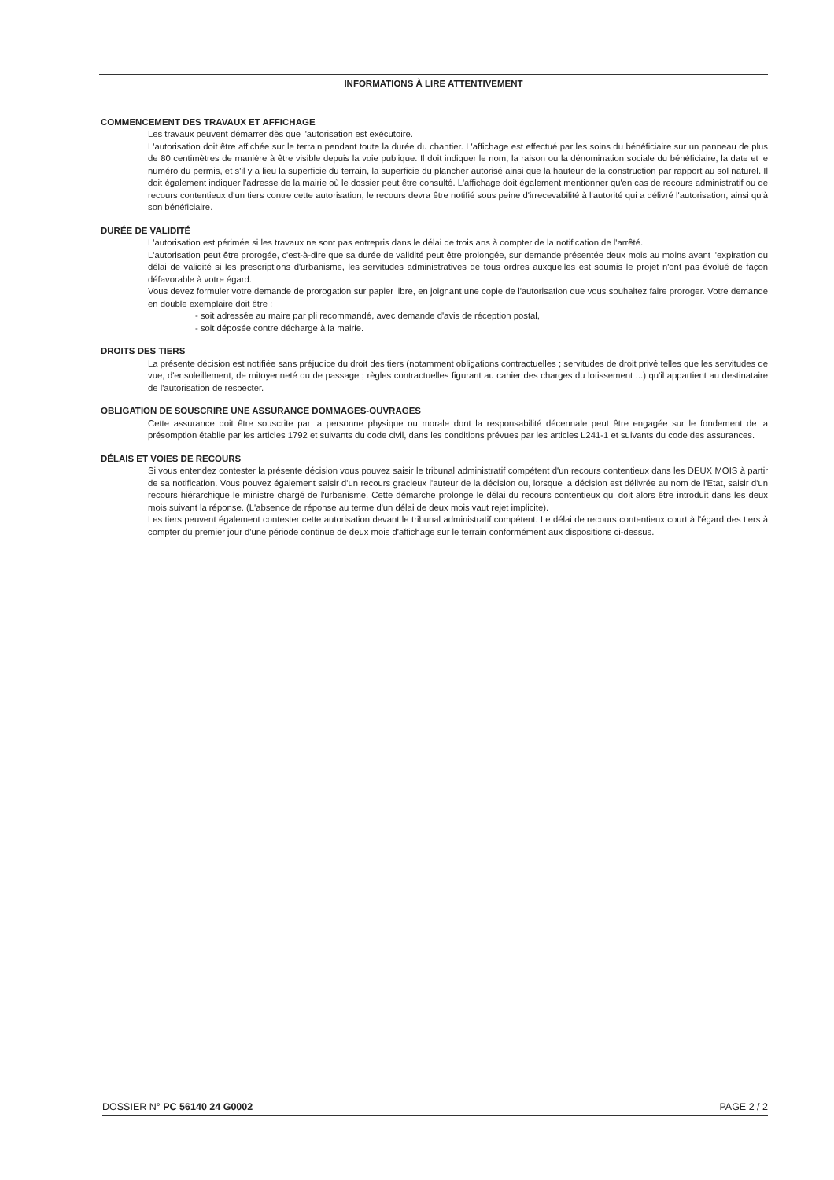INFORMATIONS À LIRE ATTENTIVEMENT
COMMENCEMENT DES TRAVAUX ET AFFICHAGE
Les travaux peuvent démarrer dès que l'autorisation est exécutoire.
L'autorisation doit être affichée sur le terrain pendant toute la durée du chantier. L'affichage est effectué par les soins du bénéficiaire sur un panneau de plus de 80 centimètres de manière à être visible depuis la voie publique. Il doit indiquer le nom, la raison ou la dénomination sociale du bénéficiaire, la date et le numéro du permis, et s'il y a lieu la superficie du terrain, la superficie du plancher autorisé ainsi que la hauteur de la construction par rapport au sol naturel. Il doit également indiquer l'adresse de la mairie où le dossier peut être consulté. L'affichage doit également mentionner qu'en cas de recours administratif ou de recours contentieux d'un tiers contre cette autorisation, le recours devra être notifié sous peine d'irrecevabilité à l'autorité qui a délivré l'autorisation, ainsi qu'à son bénéficiaire.
DURÉE DE VALIDITÉ
L'autorisation est périmée si les travaux ne sont pas entrepris dans le délai de trois ans à compter de la notification de l'arrêté.
L'autorisation peut être prorogée, c'est-à-dire que sa durée de validité peut être prolongée, sur demande présentée deux mois au moins avant l'expiration du délai de validité si les prescriptions d'urbanisme, les servitudes administratives de tous ordres auxquelles est soumis le projet n'ont pas évolué de façon défavorable à votre égard.
Vous devez formuler votre demande de prorogation sur papier libre, en joignant une copie de l'autorisation que vous souhaitez faire proroger. Votre demande en double exemplaire doit être :
- soit adressée au maire par pli recommandé, avec demande d'avis de réception postal,
- soit déposée contre décharge à la mairie.
DROITS DES TIERS
La présente décision est notifiée sans préjudice du droit des tiers (notamment obligations contractuelles ; servitudes de droit privé telles que les servitudes de vue, d'ensoleillement, de mitoyenneté ou de passage ; règles contractuelles figurant au cahier des charges du lotissement ...) qu'il appartient au destinataire de l'autorisation de respecter.
OBLIGATION DE SOUSCRIRE UNE ASSURANCE DOMMAGES-OUVRAGES
Cette assurance doit être souscrite par la personne physique ou morale dont la responsabilité décennale peut être engagée sur le fondement de la présomption établie par les articles 1792 et suivants du code civil, dans les conditions prévues par les articles L241-1 et suivants du code des assurances.
DÉLAIS ET VOIES DE RECOURS
Si vous entendez contester la présente décision vous pouvez saisir le tribunal administratif compétent d'un recours contentieux dans les DEUX MOIS à partir de sa notification. Vous pouvez également saisir d'un recours gracieux l'auteur de la décision ou, lorsque la décision est délivrée au nom de l'Etat, saisir d'un recours hiérarchique le ministre chargé de l'urbanisme. Cette démarche prolonge le délai du recours contentieux qui doit alors être introduit dans les deux mois suivant la réponse. (L'absence de réponse au terme d'un délai de deux mois vaut rejet implicite).
Les tiers peuvent également contester cette autorisation devant le tribunal administratif compétent. Le délai de recours contentieux court à l'égard des tiers à compter du premier jour d'une période continue de deux mois d'affichage sur le terrain conformément aux dispositions ci-dessus.
DOSSIER N° PC 56140 24 G0002 PAGE 2 / 2